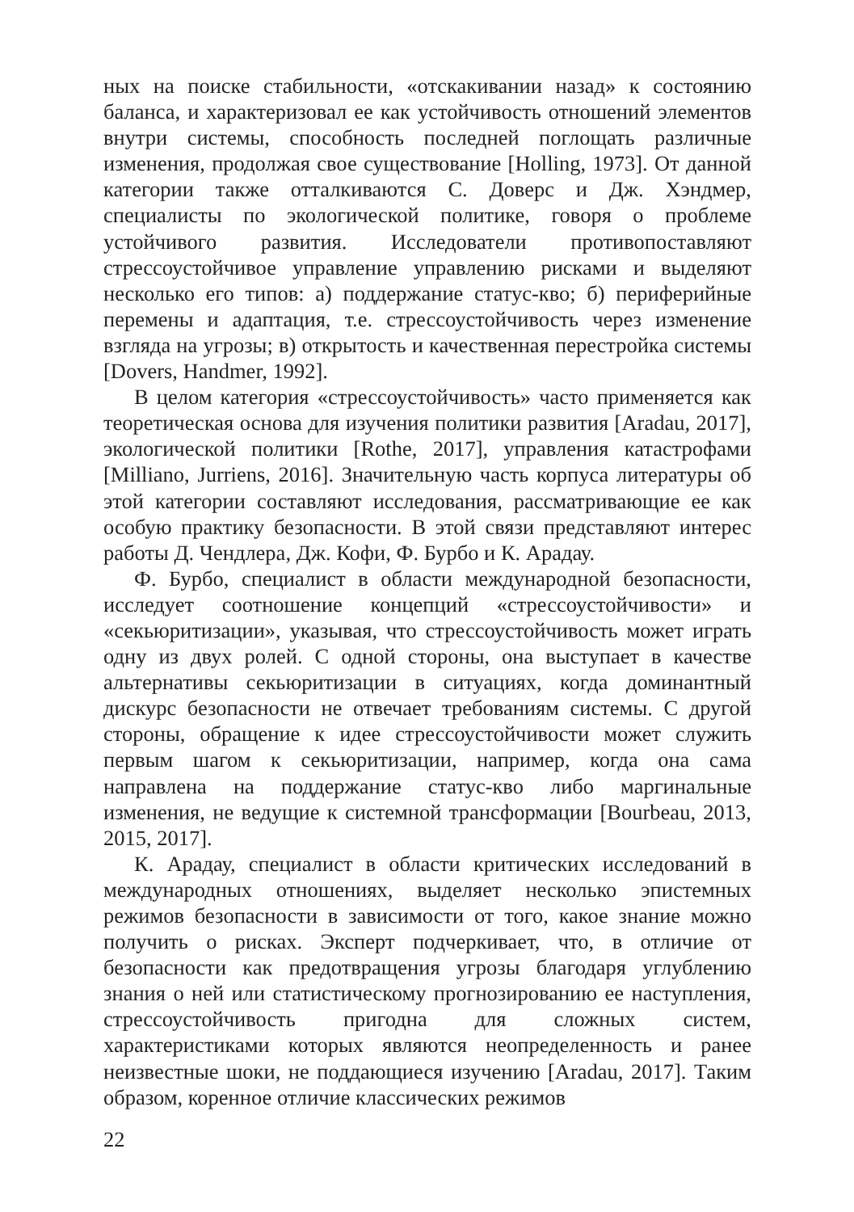ных на поиске стабильности, «отскакивании назад» к состоянию баланса, и характеризовал ее как устойчивость отношений элементов внутри системы, способность последней поглощать различные изменения, продолжая свое существование [Holling, 1973]. От данной категории также отталкиваются С. Доверс и Дж. Хэндмер, специалисты по экологической политике, говоря о проблеме устойчивого развития. Исследователи противопоставляют стрессоустойчивое управление управлению рисками и выделяют несколько его типов: а) поддержание статус-кво; б) периферийные перемены и адаптация, т.е. стрессоустойчивость через изменение взгляда на угрозы; в) открытость и качественная перестройка системы [Dovers, Handmer, 1992].
В целом категория «стрессоустойчивость» часто применяется как теоретическая основа для изучения политики развития [Aradau, 2017], экологической политики [Rothe, 2017], управления катастрофами [Milliano, Jurriens, 2016]. Значительную часть корпуса литературы об этой категории составляют исследования, рассматривающие ее как особую практику безопасности. В этой связи представляют интерес работы Д. Чендлера, Дж. Кофи, Ф. Бурбо и К. Арадау.
Ф. Бурбо, специалист в области международной безопасности, исследует соотношение концепций «стрессоустойчивости» и «секьюритизации», указывая, что стрессоустойчивость может играть одну из двух ролей. С одной стороны, она выступает в качестве альтернативы секьюритизации в ситуациях, когда доминантный дискурс безопасности не отвечает требованиям системы. С другой стороны, обращение к идее стрессоустойчивости может служить первым шагом к секьюритизации, например, когда она сама направлена на поддержание статус-кво либо маргинальные изменения, не ведущие к системной трансформации [Bourbeau, 2013, 2015, 2017].
К. Арадау, специалист в области критических исследований в международных отношениях, выделяет несколько эпистемных режимов безопасности в зависимости от того, какое знание можно получить о рисках. Эксперт подчеркивает, что, в отличие от безопасности как предотвращения угрозы благодаря углублению знания о ней или статистическому прогнозированию ее наступления, стрессоустойчивость пригодна для сложных систем, характеристиками которых являются неопределенность и ранее неизвестные шоки, не поддающиеся изучению [Aradau, 2017]. Таким образом, коренное отличие классических режимов
22